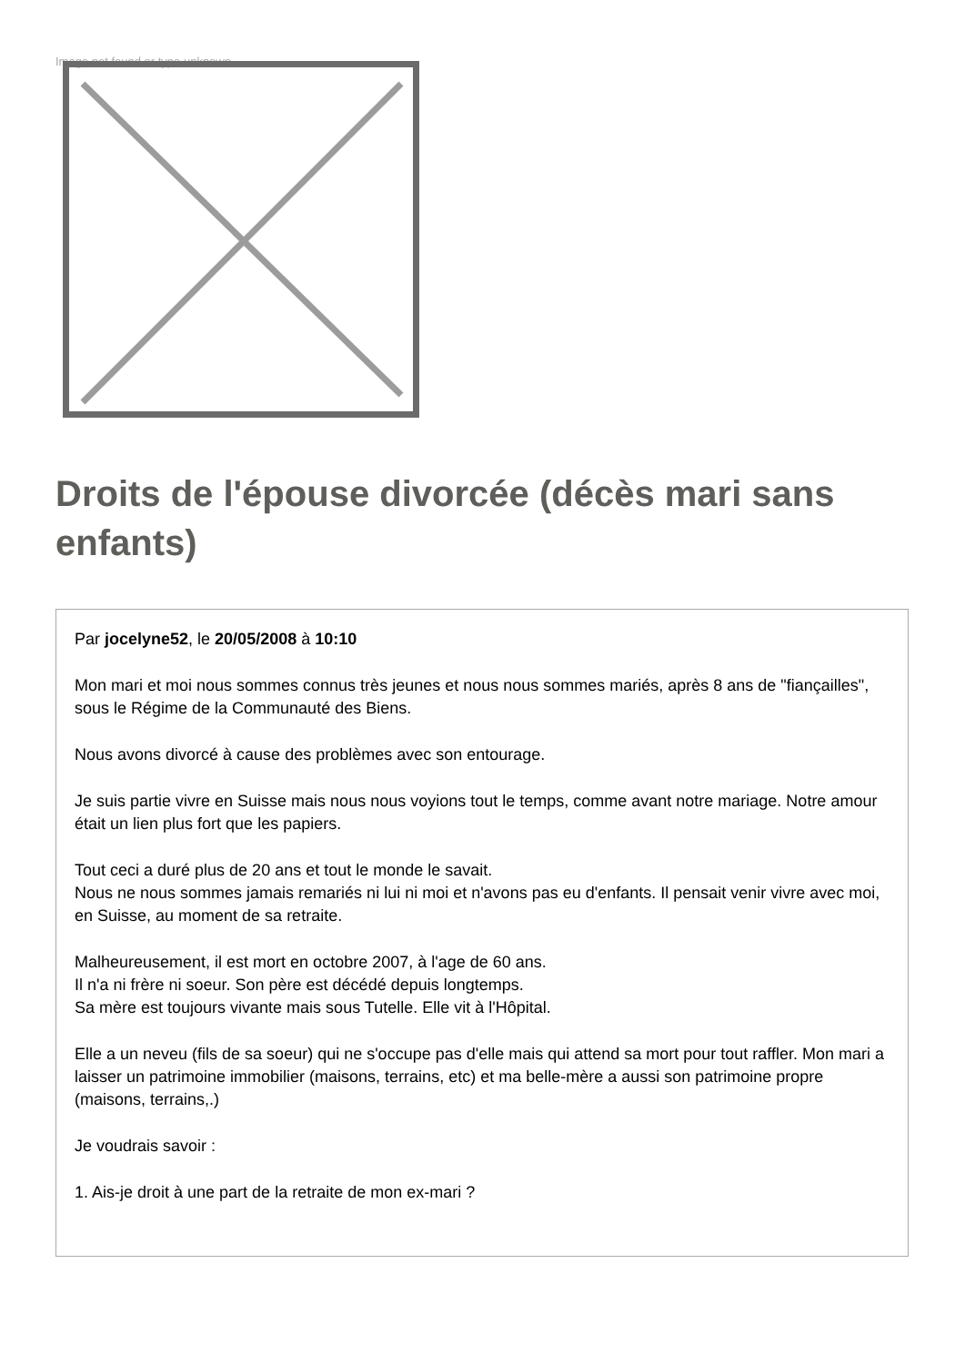Image not found or type unknown
Droits de l'épouse divorcée (décès mari sans enfants)
Par jocelyne52, le 20/05/2008 à 10:10
Mon mari et moi nous sommes connus très jeunes et nous nous sommes mariés, après 8 ans de "fiançailles", sous le Régime de la Communauté des Biens.
Nous avons divorcé à cause des problèmes avec son entourage.
Je suis partie vivre en Suisse mais nous nous voyions tout le temps, comme avant notre mariage. Notre amour était un lien plus fort que les papiers.
Tout ceci a duré plus de 20 ans et tout le monde le savait.
Nous ne nous sommes jamais remariés ni lui ni moi et n'avons pas eu d'enfants. Il pensait venir vivre avec moi, en Suisse, au moment de sa retraite.
Malheureusement, il est mort en octobre 2007, à l'age de 60 ans.
Il n'a ni frère ni soeur. Son père est décédé depuis longtemps.
Sa mère est toujours vivante mais sous Tutelle. Elle vit à l'Hôpital.
Elle a un neveu (fils de sa soeur) qui ne s'occupe pas d'elle mais qui attend sa mort pour tout raffler. Mon mari a laisser un patrimoine immobilier (maisons, terrains, etc) et ma belle-mère a aussi son patrimoine propre (maisons, terrains,.)
Je voudrais savoir :
1. Ais-je droit à une part de la retraite de mon ex-mari ?